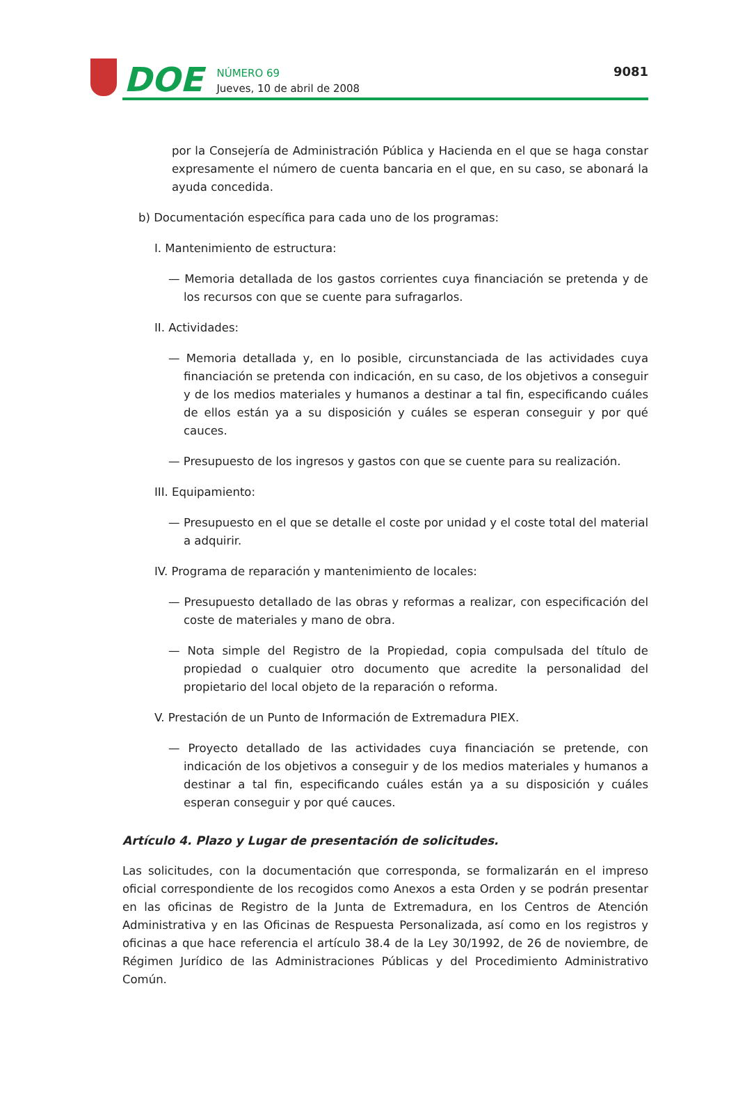DOE
NÚMERO 69
Jueves, 10 de abril de 2008
9081
por la Consejería de Administración Pública y Hacienda en el que se haga constar expresamente el número de cuenta bancaria en el que, en su caso, se abonará la ayuda concedida.
b) Documentación específica para cada uno de los programas:
I. Mantenimiento de estructura:
— Memoria detallada de los gastos corrientes cuya financiación se pretenda y de los recursos con que se cuente para sufragarlos.
II. Actividades:
— Memoria detallada y, en lo posible, circunstanciada de las actividades cuya financiación se pretenda con indicación, en su caso, de los objetivos a conseguir y de los medios materiales y humanos a destinar a tal fin, especificando cuáles de ellos están ya a su disposición y cuáles se esperan conseguir y por qué cauces.
— Presupuesto de los ingresos y gastos con que se cuente para su realización.
III. Equipamiento:
— Presupuesto en el que se detalle el coste por unidad y el coste total del material a adquirir.
IV. Programa de reparación y mantenimiento de locales:
— Presupuesto detallado de las obras y reformas a realizar, con especificación del coste de materiales y mano de obra.
— Nota simple del Registro de la Propiedad, copia compulsada del título de propiedad o cualquier otro documento que acredite la personalidad del propietario del local objeto de la reparación o reforma.
V. Prestación de un Punto de Información de Extremadura PIEX.
— Proyecto detallado de las actividades cuya financiación se pretende, con indicación de los objetivos a conseguir y de los medios materiales y humanos a destinar a tal fin, especificando cuáles están ya a su disposición y cuáles esperan conseguir y por qué cauces.
Artículo 4. Plazo y Lugar de presentación de solicitudes.
Las solicitudes, con la documentación que corresponda, se formalizarán en el impreso oficial correspondiente de los recogidos como Anexos a esta Orden y se podrán presentar en las oficinas de Registro de la Junta de Extremadura, en los Centros de Atención Administrativa y en las Oficinas de Respuesta Personalizada, así como en los registros y oficinas a que hace referencia el artículo 38.4 de la Ley 30/1992, de 26 de noviembre, de Régimen Jurídico de las Administraciones Públicas y del Procedimiento Administrativo Común.